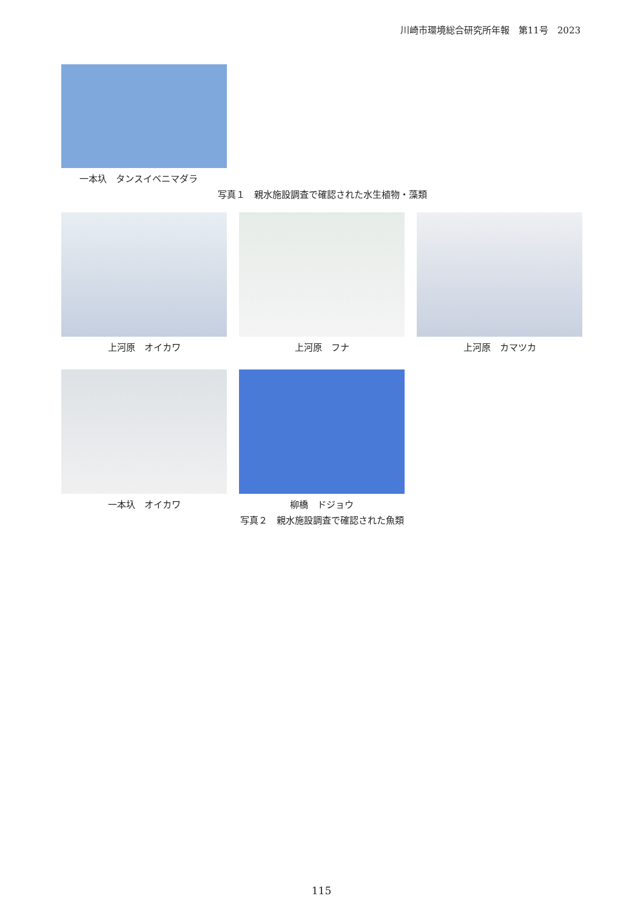川崎市環境総合研究所年報　第11号　2023
一本圦　タンスイベニマダラ
写真１　親水施設調査で確認された水生植物・藻類
上河原　オイカワ 上河原　フナ 上河原　カマツカ
一本圦　オイカワ 柳橋　ドジョウ
写真２　親水施設調査で確認された魚類
115